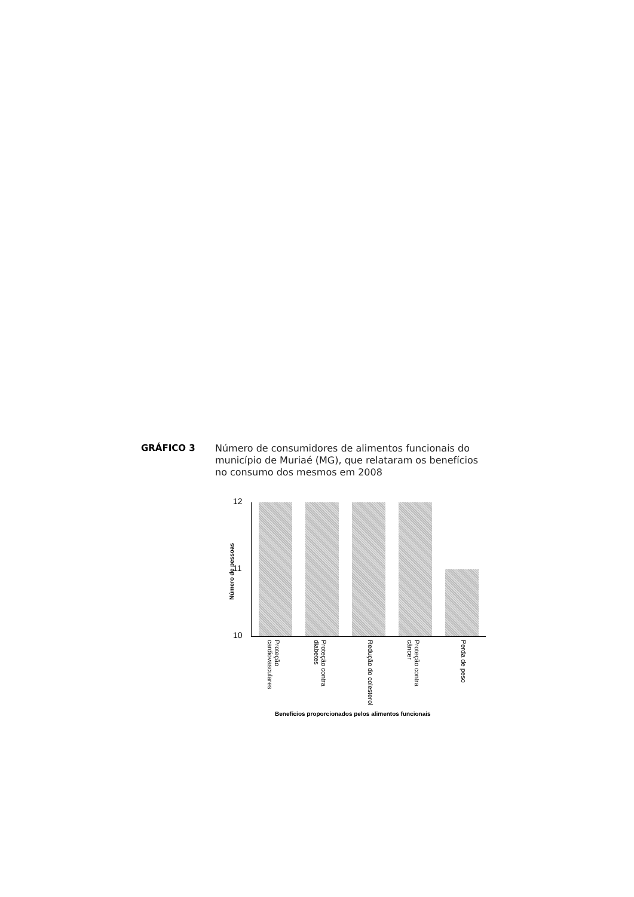GRÁFICO 3
Número de consumidores de alimentos funcionais do município de Muriaé (MG), que relataram os benefícios no consumo dos mesmos em 2008
Número de pessoas
12
11
10
Proteção cardiovasculares
Proteção contra diabetes
Redução do colesterol
Proteção contra câncer
Perda de peso
Benefícios proporcionados pelos alimentos funcionais